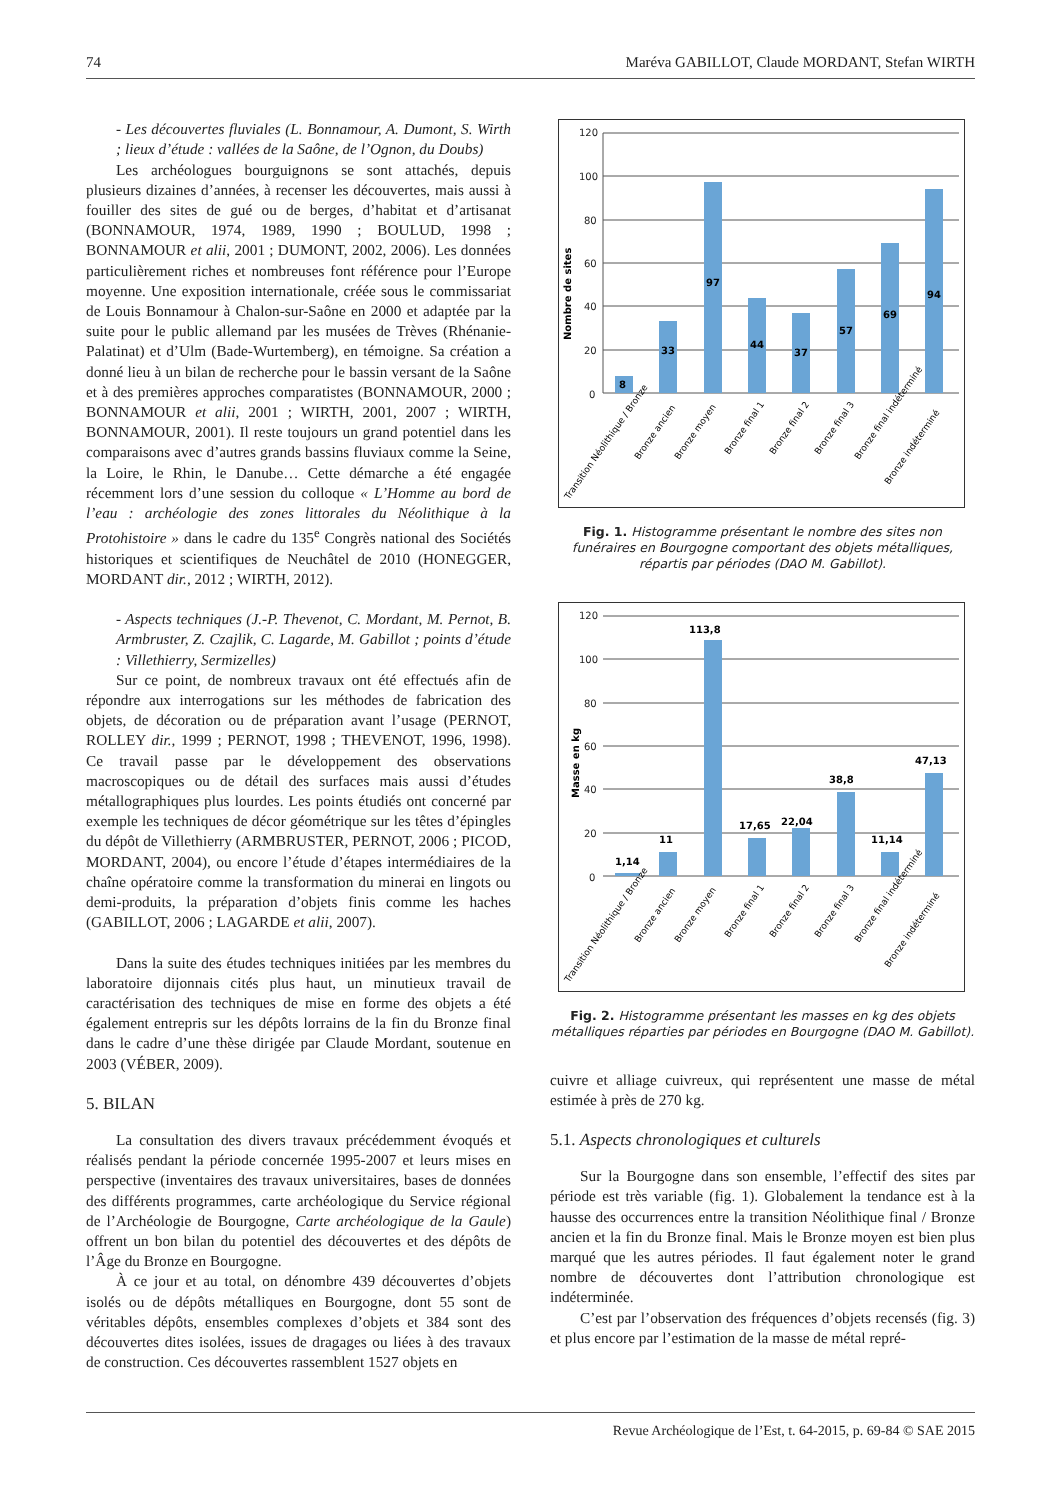74 Maréva GABILLOT, Claude MORDANT, Stefan WIRTH
- Les découvertes fluviales (L. Bonnamour, A. Dumont, S. Wirth ; lieux d’étude : vallées de la Saône, de l’Ognon, du Doubs)
Les archéologues bourguignons se sont attachés, depuis plusieurs dizaines d’années, à recenser les découvertes, mais aussi à fouiller des sites de gué ou de berges, d’habitat et d’artisanat (BONNAMOUR, 1974, 1989, 1990 ; BOULUD, 1998 ; BONNAMOUR et alii, 2001 ; DUMONT, 2002, 2006). Les données particulièrement riches et nombreuses font référence pour l’Europe moyenne. Une exposition internationale, créée sous le commissariat de Louis Bonnamour à Chalon-sur-Saône en 2000 et adaptée par la suite pour le public allemand par les musées de Trèves (Rhénanie-Palatinat) et d’Ulm (Bade-Wurtemberg), en témoigne. Sa création a donné lieu à un bilan de recherche pour le bassin versant de la Saône et à des premières approches comparatistes (BONNAMOUR, 2000 ; BONNAMOUR et alii, 2001 ; WIRTH, 2001, 2007 ; WIRTH, BONNAMOUR, 2001). Il reste toujours un grand potentiel dans les comparaisons avec d’autres grands bassins fluviaux comme la Seine, la Loire, le Rhin, le Danube… Cette démarche a été engagée récemment lors d’une session du colloque « L’Homme au bord de l’eau : archéologie des zones littorales du Néolithique à la Protohistoire » dans le cadre du 135<sup>e</sup> Congrès national des Sociétés historiques et scientifiques de Neuchâtel de 2010 (HONEGGER, MORDANT dir., 2012 ; WIRTH, 2012).
- Aspects techniques (J.-P. Thevenot, C. Mordant, M. Pernot, B. Armbruster, Z. Czajlik, C. Lagarde, M. Gabillot ; points d’étude : Villethierry, Sermizelles)
Sur ce point, de nombreux travaux ont été effectués afin de répondre aux interrogations sur les méthodes de fabrication des objets, de décoration ou de préparation avant l’usage (PERNOT, ROLLEY dir., 1999 ; PERNOT, 1998 ; THEVENOT, 1996, 1998). Ce travail passe par le développement des observations macroscopiques ou de détail des surfaces mais aussi d’études métallographiques plus lourdes. Les points étudiés ont concerné par exemple les techniques de décor géométrique sur les têtes d’épingles du dépôt de Villethierry (ARMBRUSTER, PERNOT, 2006 ; PICOD, MORDANT, 2004), ou encore l’étude d’étapes intermédiaires de la chaîne opératoire comme la transformation du minerai en lingots ou demi-produits, la préparation d’objets finis comme les haches (GABILLOT, 2006 ; LAGARDE et alii, 2007).
Dans la suite des études techniques initiées par les membres du laboratoire dijonnais cités plus haut, un minutieux travail de caractérisation des techniques de mise en forme des objets a été également entrepris sur les dépôts lorrains de la fin du Bronze final dans le cadre d’une thèse dirigée par Claude Mordant, soutenue en 2003 (VÉBER, 2009).
5. BILAN
La consultation des divers travaux précédemment évoqués et réalisés pendant la période concernée 1995-2007 et leurs mises en perspective (inventaires des travaux universitaires, bases de données des différents programmes, carte archéologique du Service régional de l’Archéologie de Bourgogne, Carte archéologique de la Gaule) offrent un bon bilan du potentiel des découvertes et des dépôts de l’Âge du Bronze en Bourgogne.
À ce jour et au total, on dénombre 439 découvertes d’objets isolés ou de dépôts métalliques en Bourgogne, dont 55 sont de véritables dépôts, ensembles complexes d’objets et 384 sont des découvertes dites isolées, issues de dragages ou liées à des travaux de construction. Ces découvertes rassemblent 1527 objets en
Nombre de sites
120
100
80
60
40
20
0
8
33
97
44
37
57
69
94
Transition Néolithique / Bronze
Bronze ancien
Bronze moyen
Bronze final 1
Bronze final 2
Bronze final 3
Bronze final indéterminé
Bronze indéterminé
Fig. 1. Histogramme présentant le nombre des sites non funéraires en Bourgogne comportant des objets métalliques, répartis par périodes (DAO M. Gabillot).
Masse en kg
120
100
80
60
40
20
0
1,14
11
113,8
17,65
22,04
38,8
11,14
47,13
Transition Néolithique / Bronze
Bronze ancien
Bronze moyen
Bronze final 1
Bronze final 2
Bronze final 3
Bronze final indéterminé
Bronze indéterminé
Fig. 2. Histogramme présentant les masses en kg des objets métalliques réparties par périodes en Bourgogne (DAO M. Gabillot).
cuivre et alliage cuivreux, qui représentent une masse de métal estimée à près de 270 kg.
5.1. Aspects chronologiques et culturels
Sur la Bourgogne dans son ensemble, l’effectif des sites par période est très variable (fig. 1). Globalement la tendance est à la hausse des occurrences entre la transition Néolithique final / Bronze ancien et la fin du Bronze final. Mais le Bronze moyen est bien plus marqué que les autres périodes. Il faut également noter le grand nombre de découvertes dont l’attribution chronologique est indéterminée.
C’est par l’observation des fréquences d’objets recensés (fig. 3) et plus encore par l’estimation de la masse de métal repré-
Revue Archéologique de l’Est, t. 64-2015, p. 69-84 © SAE 2015